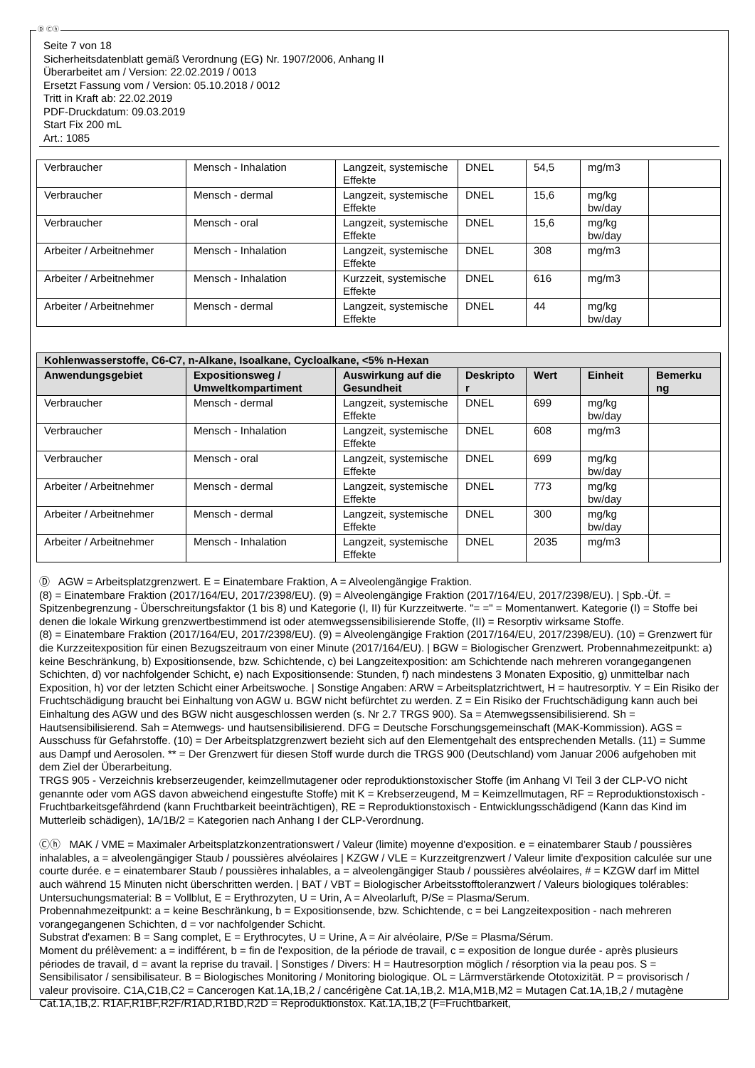Ⓓ Ⓒⓗ
Seite 7 von 18
Sicherheitsdatenblatt gemäß Verordnung (EG) Nr. 1907/2006, Anhang II
Überarbeitet am / Version: 22.02.2019 / 0013
Ersetzt Fassung vom / Version: 05.10.2018 / 0012
Tritt in Kraft ab: 22.02.2019
PDF-Druckdatum: 09.03.2019
Start Fix 200 mL
Art.: 1085
| Verbraucher | Mensch - Inhalation | Langzeit, systemische Effekte | DNEL | 54,5 | mg/m3 | |
| Verbraucher | Mensch - dermal | Langzeit, systemische Effekte | DNEL | 15,6 | mg/kg bw/day | |
| Verbraucher | Mensch - oral | Langzeit, systemische Effekte | DNEL | 15,6 | mg/kg bw/day | |
| Arbeiter / Arbeitnehmer | Mensch - Inhalation | Langzeit, systemische Effekte | DNEL | 308 | mg/m3 | |
| Arbeiter / Arbeitnehmer | Mensch - Inhalation | Kurzzeit, systemische Effekte | DNEL | 616 | mg/m3 | |
| Arbeiter / Arbeitnehmer | Mensch - dermal | Langzeit, systemische Effekte | DNEL | 44 | mg/kg bw/day | |
| Kohlenwasserstoffe, C6-C7, n-Alkane, Isoalkane, Cycloalkane, <5% n-Hexan | | | | | | |
| --- | --- | --- | --- | --- | --- | --- |
| Anwendungsgebiet | Expositionsweg / Umweltkompartiment | Auswirkung auf die Gesundheit | Deskripto r | Wert | Einheit | Bemerku ng |
| Verbraucher | Mensch - dermal | Langzeit, systemische Effekte | DNEL | 699 | mg/kg bw/day | |
| Verbraucher | Mensch - Inhalation | Langzeit, systemische Effekte | DNEL | 608 | mg/m3 | |
| Verbraucher | Mensch - oral | Langzeit, systemische Effekte | DNEL | 699 | mg/kg bw/day | |
| Arbeiter / Arbeitnehmer | Mensch - dermal | Langzeit, systemische Effekte | DNEL | 773 | mg/kg bw/day | |
| Arbeiter / Arbeitnehmer | Mensch - dermal | Langzeit, systemische Effekte | DNEL | 300 | mg/kg bw/day | |
| Arbeiter / Arbeitnehmer | Mensch - Inhalation | Langzeit, systemische Effekte | DNEL | 2035 | mg/m3 | |
Ⓓ AGW = Arbeitsplatzgrenzwert. E = Einatembare Fraktion, A = Alveolengängige Fraktion.
(8) = Einatembare Fraktion (2017/164/EU, 2017/2398/EU). (9) = Alveolengängige Fraktion (2017/164/EU, 2017/2398/EU). | Spb.-Üf. = Spitzenbegrenzung - Überschreitungsfaktor (1 bis 8) und Kategorie (I, II) für Kurzzeitwerte. "= =" = Momentanwert. Kategorie (I) = Stoffe bei denen die lokale Wirkung grenzwertbestimmend ist oder atemwegssensibilisierende Stoffe, (II) = Resorptiv wirksame Stoffe.
(8) = Einatembare Fraktion (2017/164/EU, 2017/2398/EU). (9) = Alveolengängige Fraktion (2017/164/EU, 2017/2398/EU). (10) = Grenzwert für die Kurzzeitexposition für einen Bezugszeitraum von einer Minute (2017/164/EU). | BGW = Biologischer Grenzwert. Probennahmezeitpunkt: a) keine Beschränkung, b) Expositionsende, bzw. Schichtende, c) bei Langzeitexposition: am Schichtende nach mehreren vorangegangenen Schichten, d) vor nachfolgender Schicht, e) nach Expositionsende: Stunden, f) nach mindestens 3 Monaten Expositio, g) unmittelbar nach Exposition, h) vor der letzten Schicht einer Arbeitswoche. | Sonstige Angaben: ARW = Arbeitsplatzrichtwert, H = hautresorptiv. Y = Ein Risiko der Fruchtschädigung braucht bei Einhaltung von AGW u. BGW nicht befürchtet zu werden. Z = Ein Risiko der Fruchtschädigung kann auch bei Einhaltung des AGW und des BGW nicht ausgeschlossen werden (s. Nr 2.7 TRGS 900). Sa = Atemwegssensibilisierend. Sh = Hautsensibilisierend. Sah = Atemwegs- und hautsensibilisierend. DFG = Deutsche Forschungsgemeinschaft (MAK-Kommission). AGS = Ausschuss für Gefahrstoffe. (10) = Der Arbeitsplatzgrenzwert bezieht sich auf den Elementgehalt des entsprechenden Metalls. (11) = Summe aus Dampf und Aerosolen. ** = Der Grenzwert für diesen Stoff wurde durch die TRGS 900 (Deutschland) vom Januar 2006 aufgehoben mit dem Ziel der Überarbeitung.
TRGS 905 - Verzeichnis krebserzeugender, keimzellmutagener oder reproduktionstoxischer Stoffe (im Anhang VI Teil 3 der CLP-VO nicht genannte oder vom AGS davon abweichend eingestufte Stoffe) mit K = Krebserzeugend, M = Keimzellmutagen, RF = Reproduktionstoxisch - Fruchtbarkeitsgefährdend (kann Fruchtbarkeit beeinträchtigen), RE = Reproduktionstoxisch - Entwicklungsschädigend (Kann das Kind im Mutterleib schädigen), 1A/1B/2 = Kategorien nach Anhang I der CLP-Verordnung.
Ⓒⓗ MAK / VME = Maximaler Arbeitsplatzkonzentrationswert / Valeur (limite) moyenne d'exposition. e = einatembarer Staub / poussières inhalables, a = alveolengängiger Staub / poussières alvéolaires | KZGW / VLE = Kurzzeitgrenzwert / Valeur limite d'exposition calculée sur une courte durée. e = einatembarer Staub / poussières inhalables, a = alveolengängiger Staub / poussières alvéolaires, # = KZGW darf im Mittel auch während 15 Minuten nicht überschritten werden. | BAT / VBT = Biologischer Arbeitsstofftoleranzwert / Valeurs biologiques tolérables:
Untersuchungsmaterial: B = Vollblut, E = Erythrozyten, U = Urin, A = Alveolarluft, P/Se = Plasma/Serum.
Probennahmezeitpunkt: a = keine Beschränkung, b = Expositionsende, bzw. Schichtende, c = bei Langzeitexposition - nach mehreren vorangegangenen Schichten, d = vor nachfolgender Schicht.
Substrat d'examen: B = Sang complet, E = Erythrocytes, U = Urine, A = Air alvéolaire, P/Se = Plasma/Sérum.
Moment du prélèvement: a = indifférent, b = fin de l'exposition, de la période de travail, c = exposition de longue durée - après plusieurs périodes de travail, d = avant la reprise du travail. | Sonstiges / Divers: H = Hautresorption möglich / résorption via la peau pos. S = Sensibilisator / sensibilisateur. B = Biologisches Monitoring / Monitoring biologique. OL = Lärmverstärkende Ototoxizität. P = provisorisch / valeur provisoire. C1A,C1B,C2 = Cancerogen Kat.1A,1B,2 / cancérigène Cat.1A,1B,2. M1A,M1B,M2 = Mutagen Cat.1A,1B,2 / mutagène Cat.1A,1B,2. R1AF,R1BF,R2F/R1AD,R1BD,R2D = Reproduktionstox. Kat.1A,1B,2 (F=Fruchtbarkeit,